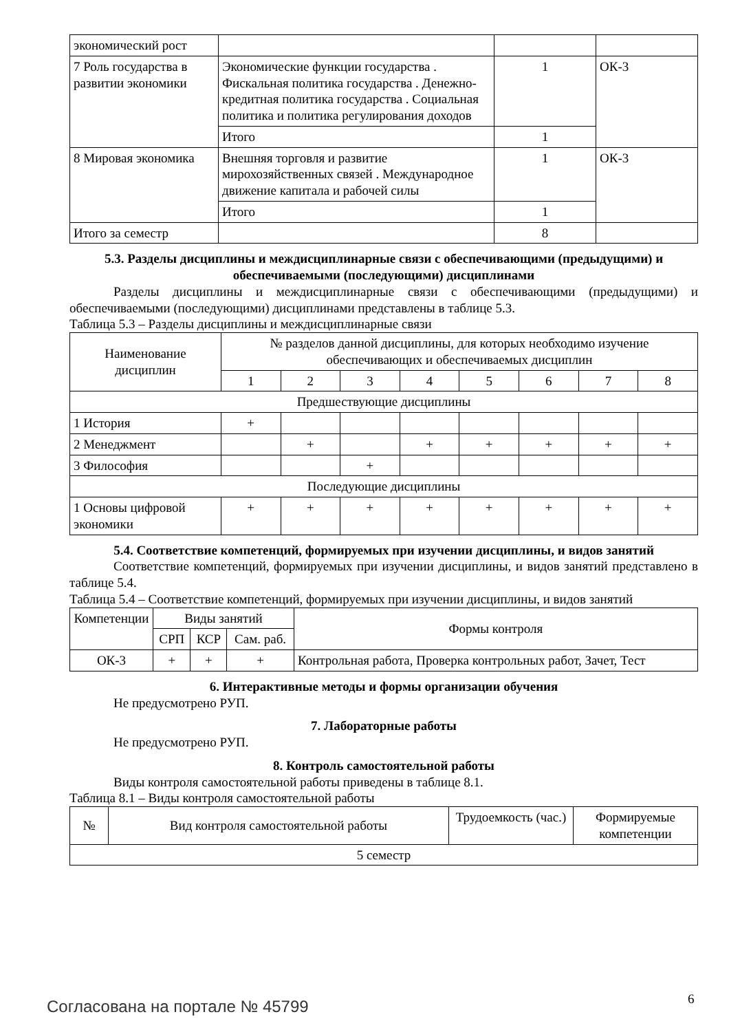| экономический рост | | | |
| 7 Роль государства в развитии экономики | Экономические функции государства . Фискальная политика государства . Денежно-кредитная политика государства . Социальная политика и политика регулирования доходов | 1 | ОК-3 |
| | Итого | 1 | |
| 8 Мировая экономика | Внешняя торговля и развитие мирохозяйственных связей . Международное движение капитала и рабочей силы | 1 | ОК-3 |
| | Итого | 1 | |
| Итого за семестр | | 8 | |
5.3. Разделы дисциплины и междисциплинарные связи с обеспечивающими (предыдущими) и обеспечиваемыми (последующими) дисциплинами
Разделы дисциплины и междисциплинарные связи с обеспечивающими (предыдущими) и обеспечиваемыми (последующими) дисциплинами представлены в таблице 5.3.
Таблица 5.3 – Разделы дисциплины и междисциплинарные связи
| Наименование дисциплин | № разделов данной дисциплины, для которых необходимо изучение обеспечивающих и обеспечиваемых дисциплин | | | | | | | |
| --- | --- | --- | --- | --- | --- | --- | --- | --- |
| | 1 | 2 | 3 | 4 | 5 | 6 | 7 | 8 |
| Предшествующие дисциплины | | | | | | | | |
| 1 История | + | | | | | | | |
| 2 Менеджмент | | + | | + | + | + | + | + |
| 3 Философия | | | + | | | | | |
| Последующие дисциплины | | | | | | | | |
| 1 Основы цифровой экономики | + | + | + | + | + | + | + | + |
5.4. Соответствие компетенций, формируемых при изучении дисциплины, и видов занятий
Соответствие компетенций, формируемых при изучении дисциплины, и видов занятий представлено в таблице 5.4.
Таблица 5.4 – Соответствие компетенций, формируемых при изучении дисциплины, и видов занятий
| Компетенции | Виды занятий | | | Формы контроля |
| --- | --- | --- | --- | --- |
| | СРП | КСР | Сам. раб. | |
| ОК-3 | + | + | + | Контрольная работа, Проверка контрольных работ, Зачет, Тест |
6. Интерактивные методы и формы организации обучения
Не предусмотрено РУП.
7. Лабораторные работы
Не предусмотрено РУП.
8. Контроль самостоятельной работы
Виды контроля самостоятельной работы приведены в таблице 8.1.
Таблица 8.1 – Виды контроля самостоятельной работы
| № | Вид контроля самостоятельной работы | Трудоемкость (час.) | Формируемые компетенции |
| --- | --- | --- | --- |
| 5 семестр | | | |
Согласована на портале № 45799 6